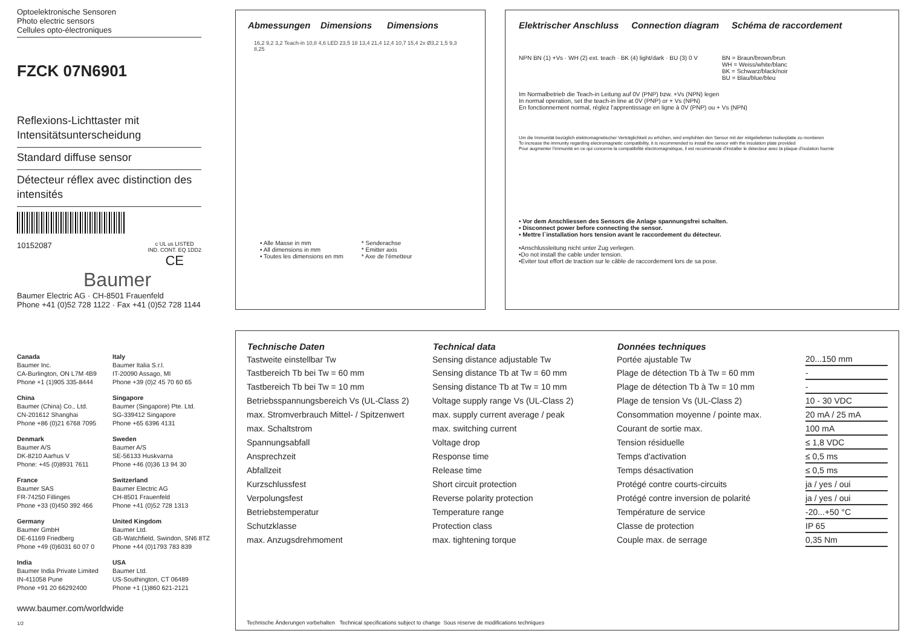Optoelektronische Sensoren
Photo electric sensors
Cellules opto-électroniques
FZCK 07N6901
Reflexions-Lichttaster mit Intensitätsunterscheidung
Standard diffuse sensor
Détecteur réflex avec distinction des intensités
10152087 c UL us LISTED
IND. CONT. EQ 1DD2
CE
Baumer
Baumer Electric AG · CH-8501 Frauenfeld
Phone +41 (0)52 728 1122 · Fax +41 (0)52 728 1144
Abmessungen Dimensions Dimensions
16,2 9,2 3,2 Teach-in 10,8 4,6 LED 23,5 18 13,4 21,4 12,4 10,7 15,4 2x Ø3,2 1,5 9,3 8,25
• Alle Masse in mm
• All dimensions in mm
• Toutes les dimensions en mm
* Senderachse
* Emitter axis
* Axe de l'émetteur
Elektrischer Anschluss Connection diagram Schéma de raccordement
NPN BN (1) +Vs · WH (2) ext. teach · BK (4) light/dark · BU (3) 0 V
BN = Braun/brown/brun
WH = Weiss/white/blanc
BK = Schwarz/black/noir
BU = Blau/blue/bleu
Im Normalbetrieb die Teach-in Leitung auf 0V (PNP) bzw. +Vs (NPN) legen
In normal operation, set the teach-in line at 0V (PNP) or + Vs (NPN)
En fonctionnement normal, réglez l'apprentissage en ligne à 0V (PNP) ou + Vs (NPN)
Um die Immunität bezüglich elektromagnetischer Verträglichkeit zu erhöhen, wird empfohlen den Sensor mit der mitgelieferten Isolierplatte zu montieren
To increase the immunity regarding electromagnetic compatibility, it is recommended to install the sensor with the insulation plate provided
Pour augmenter l'immunité en ce qui concerne la compatibilité électromagnétique, il est recommandé d'installer le détecteur avec la plaque d'isolation fournie
• Vor dem Anschliessen des Sensors die Anlage spannungsfrei schalten.
• Disconnect power before connecting the sensor.
• Mettre l`installation hors tension avant le raccordement du détecteur.
•Anschlussleitung nicht unter Zug verlegen.
•Do not install the cable under tension.
•Eviter tout effort de traction sur le câble de raccordement lors de sa pose.
Canada
Baumer Inc.
CA-Burlington, ON L7M 4B9
Phone +1 (1)905 335-8444
Italy
Baumer Italia S.r.l.
IT-20090 Assago, MI
Phone +39 (0)2 45 70 60 65
China
Baumer (China) Co., Ltd.
CN-201612 Shanghai
Phone +86 (0)21 6768 7095
Singapore
Baumer (Singapore) Pte. Ltd.
SG-339412 Singapore
Phone +65 6396 4131
Denmark
Baumer A/S
DK-8210 Aarhus V
Phone: +45 (0)8931 7611
Sweden
Baumer A/S
SE-56133 Huskvarna
Phone +46 (0)36 13 94 30
France
Baumer SAS
FR-74250 Fillinges
Phone +33 (0)450 392 466
Switzerland
Baumer Electric AG
CH-8501 Frauenfeld
Phone +41 (0)52 728 1313
Germany
Baumer GmbH
DE-61169 Friedberg
Phone +49 (0)6031 60 07 0
United Kingdom
Baumer Ltd.
GB-Watchfield, Swindon, SN6 8TZ
Phone +44 (0)1793 783 839
India
Baumer India Private Limited
IN-411058 Pune
Phone +91 20 66292400
USA
Baumer Ltd.
US-Southington, CT 06489
Phone +1 (1)860 621-2121
www.baumer.com/worldwide
1/2
| Technische Daten | Technical data | Données techniques | |
| --- | --- | --- | --- |
| Tastweite einstellbar Tw | Sensing distance adjustable Tw | Portée ajustable Tw | 20...150 mm |
| Tastbereich Tb bei Tw = 60 mm | Sensing distance Tb at Tw = 60 mm | Plage de détection Tb à Tw = 60 mm | - |
| Tastbereich Tb bei Tw = 10 mm | Sensing distance Tb at Tw = 10 mm | Plage de détection Tb à Tw = 10 mm | - |
| Betriebsspannungsbereich Vs (UL-Class 2) | Voltage supply range Vs (UL-Class 2) | Plage de tension Vs (UL-Class 2) | 10 - 30 VDC |
| max. Stromverbrauch Mittel- / Spitzenwert | max. supply current average / peak | Consommation moyenne / pointe max. | 20 mA / 25 mA |
| max. Schaltstrom | max. switching current | Courant de sortie max. | 100 mA |
| Spannungsabfall | Voltage drop | Tension résiduelle | ≤ 1,8 VDC |
| Ansprechzeit | Response time | Temps d'activation | ≤ 0,5 ms |
| Abfallzeit | Release time | Temps désactivation | ≤ 0,5 ms |
| Kurzschlussfest | Short circuit protection | Protégé contre courts-circuits | ja / yes / oui |
| Verpolungsfest | Reverse polarity protection | Protégé contre inversion de polarité | ja / yes / oui |
| Betriebstemperatur | Temperature range | Température de service | -20...+50 °C |
| Schutzklasse | Protection class | Classe de protection | IP 65 |
| max. Anzugsdrehmoment | max. tightening torque | Couple max. de serrage | 0,35 Nm |
Technische Änderungen vorbehalten Technical specifications subject to change Sous réserve de modifications techniques